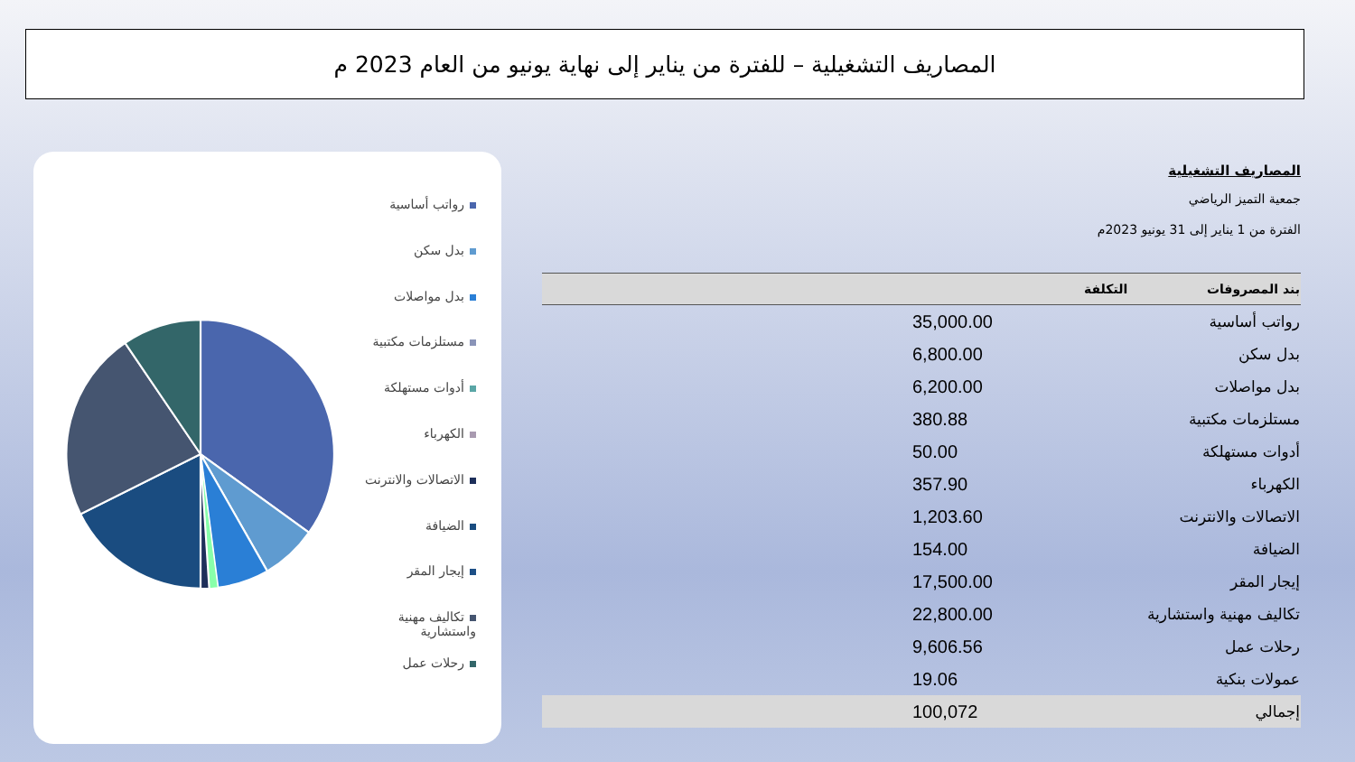المصاريف التشغيلية – للفترة من يناير إلى نهاية يونيو من العام 2023 م
رواتب أساسية
بدل سكن
بدل مواصلات
مستلزمات مكتبية
أدوات مستهلكة
الكهرباء
الاتصالات والانترنت
الضيافة
إيجار المقر
تكاليف مهنية واستشارية
رحلات عمل
المصاريف التشغيلية
جمعية التميز الرياضي
الفترة من 1 يناير إلى 31 يونيو 2023م
| بند المصروفات | التكلفة |
| --- | --- |
| رواتب أساسية | 35,000.00 |
| بدل سكن | 6,800.00 |
| بدل مواصلات | 6,200.00 |
| مستلزمات مكتبية | 380.88 |
| أدوات مستهلكة | 50.00 |
| الكهرباء | 357.90 |
| الاتصالات والانترنت | 1,203.60 |
| الضيافة | 154.00 |
| إيجار المقر | 17,500.00 |
| تكاليف مهنية واستشارية | 22,800.00 |
| رحلات عمل | 9,606.56 |
| عمولات بنكية | 19.06 |
| إجمالي | 100,072 |